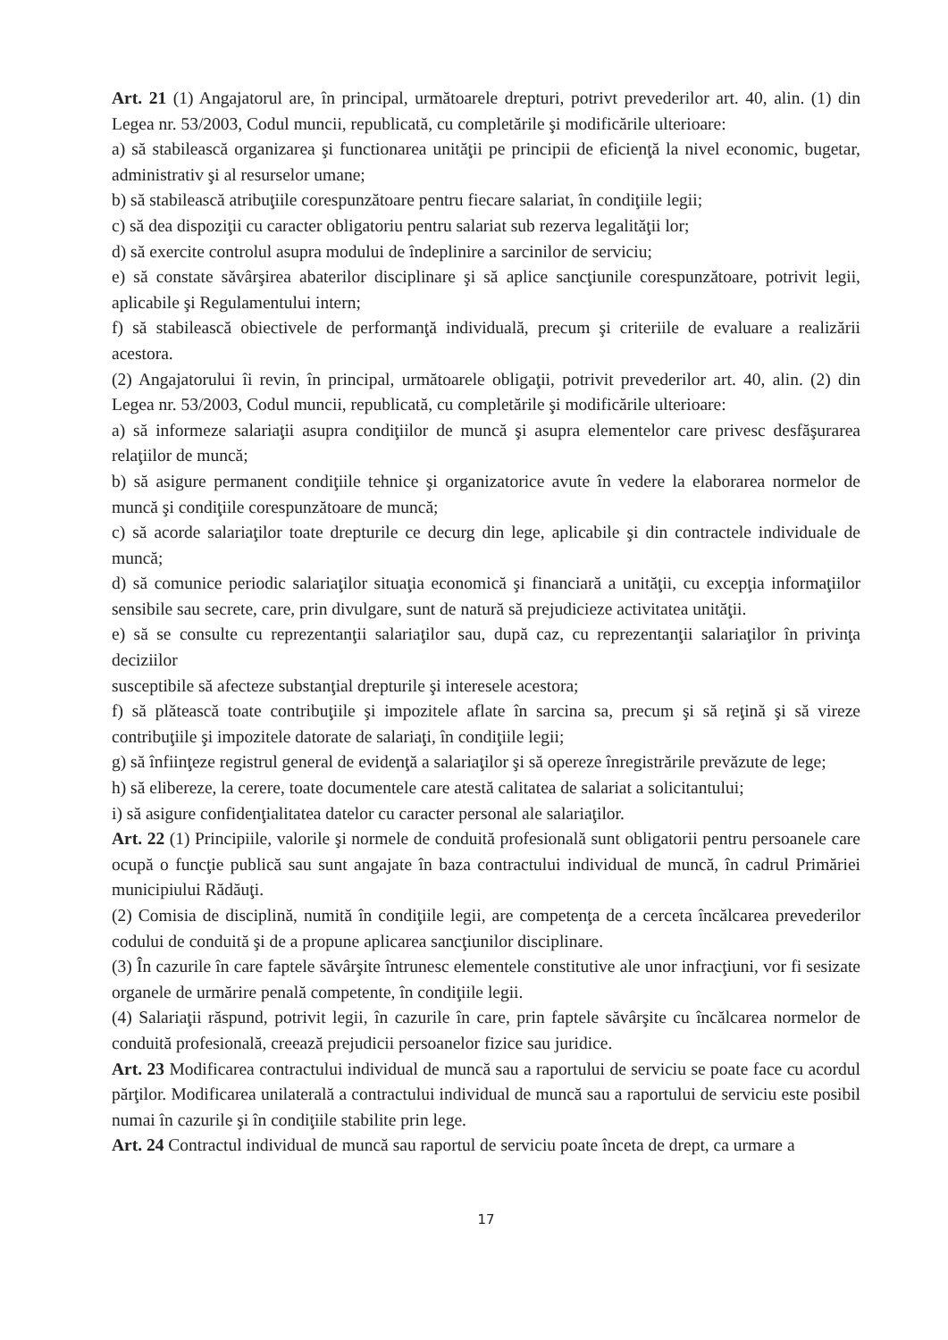Art. 21 (1) Angajatorul are, în principal, următoarele drepturi, potrivt prevederilor art. 40, alin. (1) din Legea nr. 53/2003, Codul muncii, republicată, cu completările şi modificările ulterioare:
a) să stabilească organizarea şi functionarea unităţii pe principii de eficienţă la nivel economic, bugetar, administrativ şi al resurselor umane;
b) să stabilească atribuţiile corespunzătoare pentru fiecare salariat, în condiţiile legii;
c) să dea dispoziţii cu caracter obligatoriu pentru salariat sub rezerva legalităţii lor;
d) să exercite controlul asupra modului de îndeplinire a sarcinilor de serviciu;
e) să constate săvârşirea abaterilor disciplinare şi să aplice sancţiunile corespunzătoare, potrivit legii, aplicabile şi Regulamentului intern;
f) să stabilească obiectivele de performanţă individuală, precum şi criteriile de evaluare a realizării acestora.
(2) Angajatorului îi revin, în principal, următoarele obligaţii, potrivit prevederilor art. 40, alin. (2) din Legea nr. 53/2003, Codul muncii, republicată, cu completările şi modificările ulterioare:
a) să informeze salariaţii asupra condiţiilor de muncă şi asupra elementelor care privesc desfăşurarea relaţiilor de muncă;
b) să asigure permanent condiţiile tehnice şi organizatorice avute în vedere la elaborarea normelor de muncă şi condiţiile corespunzătoare de muncă;
c) să acorde salariaţilor toate drepturile ce decurg din lege, aplicabile şi din contractele individuale de muncă;
d) să comunice periodic salariaţilor situaţia economică şi financiară a unităţii, cu excepţia informaţiilor sensibile sau secrete, care, prin divulgare, sunt de natură să prejudicieze activitatea unităţii.
e) să se consulte cu reprezentanţii salariaţilor sau, după caz, cu reprezentanţii salariaţilor în privinţa deciziilor
susceptibile să afecteze substanţial drepturile şi interesele acestora;
f) să plătească toate contribuţiile şi impozitele aflate în sarcina sa, precum şi să reţină şi să vireze contribuţiile şi impozitele datorate de salariaţi, în condiţiile legii;
g) să înfiinţeze registrul general de evidenţă a salariaţilor şi să opereze înregistrările prevăzute de lege;
h) să elibereze, la cerere, toate documentele care atestă calitatea de salariat a solicitantului;
i) să asigure confidenţialitatea datelor cu caracter personal ale salariaţilor.
Art. 22 (1) Principiile, valorile şi normele de conduită profesională sunt obligatorii pentru persoanele care ocupă o funcţie publică sau sunt angajate în baza contractului individual de muncă, în cadrul Primăriei municipiului Rădăuţi.
(2) Comisia de disciplină, numită în condiţiile legii, are competenţa de a cerceta încălcarea prevederilor codului de conduită şi de a propune aplicarea sancţiunilor disciplinare.
(3) În cazurile în care faptele săvârşite întrunesc elementele constitutive ale unor infracţiuni, vor fi sesizate organele de urmărire penală competente, în condiţiile legii.
(4) Salariaţii răspund, potrivit legii, în cazurile în care, prin faptele săvârşite cu încălcarea normelor de conduită profesională, creează prejudicii persoanelor fizice sau juridice.
Art. 23 Modificarea contractului individual de muncă sau a raportului de serviciu se poate face cu acordul părţilor. Modificarea unilaterală a contractului individual de muncă sau a raportului de serviciu este posibil numai în cazurile şi în condiţiile stabilite prin lege.
Art. 24 Contractul individual de muncă sau raportul de serviciu poate înceta de drept, ca urmare a
17